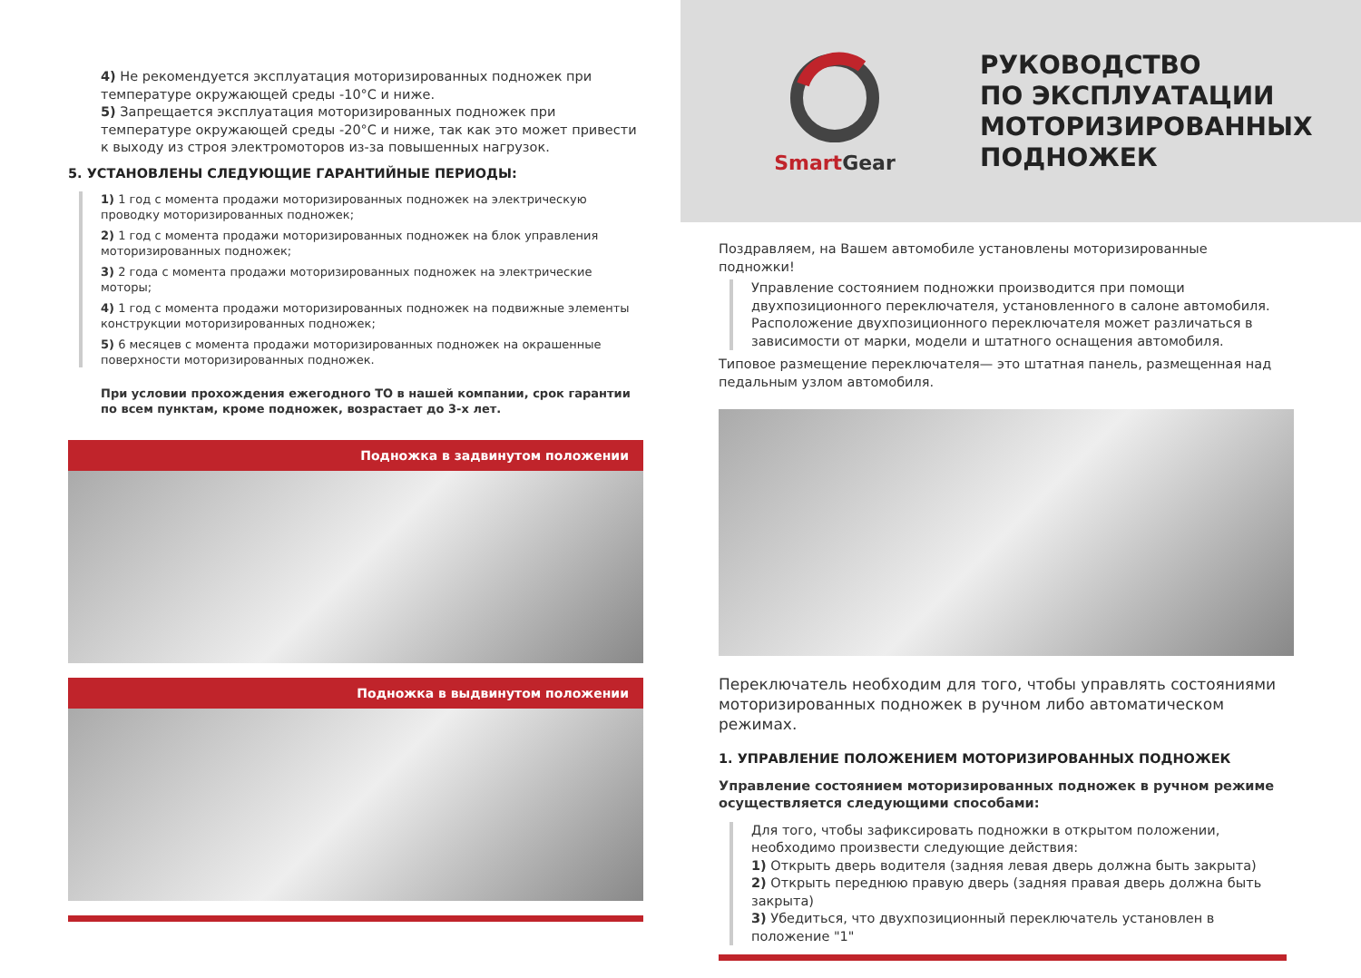4) Не рекомендуется эксплуатация моторизированных подножек при температуре окружающей среды -10°C и ниже.
5) Запрещается эксплуатация моторизированных подножек при температуре окружающей среды -20°C и ниже, так как это может привести к выходу из строя электромоторов из-за повышенных нагрузок.
5. УСТАНОВЛЕНЫ СЛЕДУЮЩИЕ ГАРАНТИЙНЫЕ ПЕРИОДЫ:
1) 1 год с момента продажи моторизированных подножек на электрическую проводку моторизированных подножек;
2) 1 год с момента продажи моторизированных подножек на блок управления моторизированных подножек;
3) 2 года с момента продажи моторизированных подножек на электрические моторы;
4) 1 год с момента продажи моторизированных подножек на подвижные элементы конструкции моторизированных подножек;
5) 6 месяцев с момента продажи моторизированных подножек на окрашенные поверхности моторизированных подножек.
При условии прохождения ежегодного ТО в нашей компании, срок гарантии по всем пунктам, кроме подножек, возрастает до 3-х лет.
Подножка в задвинутом положении
Подножка в выдвинутом положении
Smart Gear
РУКОВОДСТВО
ПО ЭКСПЛУАТАЦИИ
МОТОРИЗИРОВАННЫХ
ПОДНОЖЕК
Поздравляем, на Вашем автомобиле установлены моторизированные подножки!
Управление состоянием подножки производится при помощи двухпозиционного переключателя, установленного в салоне автомобиля. Расположение двухпозиционного переключателя может различаться в зависимости от марки, модели и штатного оснащения автомобиля.
Типовое размещение переключателя— это штатная панель, размещенная над педальным узлом автомобиля.
Переключатель необходим для того, чтобы управлять состояниями моторизированных подножек в ручном либо автоматическом режимах.
1. УПРАВЛЕНИЕ ПОЛОЖЕНИЕМ МОТОРИЗИРОВАННЫХ ПОДНОЖЕК
Управление состоянием моторизированных подножек в ручном режиме осуществляется следующими способами:
Для того, чтобы зафиксировать подножки в открытом положении, необходимо произвести следующие действия:
1) Открыть дверь водителя (задняя левая дверь должна быть закрыта)
2) Открыть переднюю правую дверь (задняя правая дверь должна быть закрыта)
3) Убедиться, что двухпозиционный переключатель установлен в положение "1"